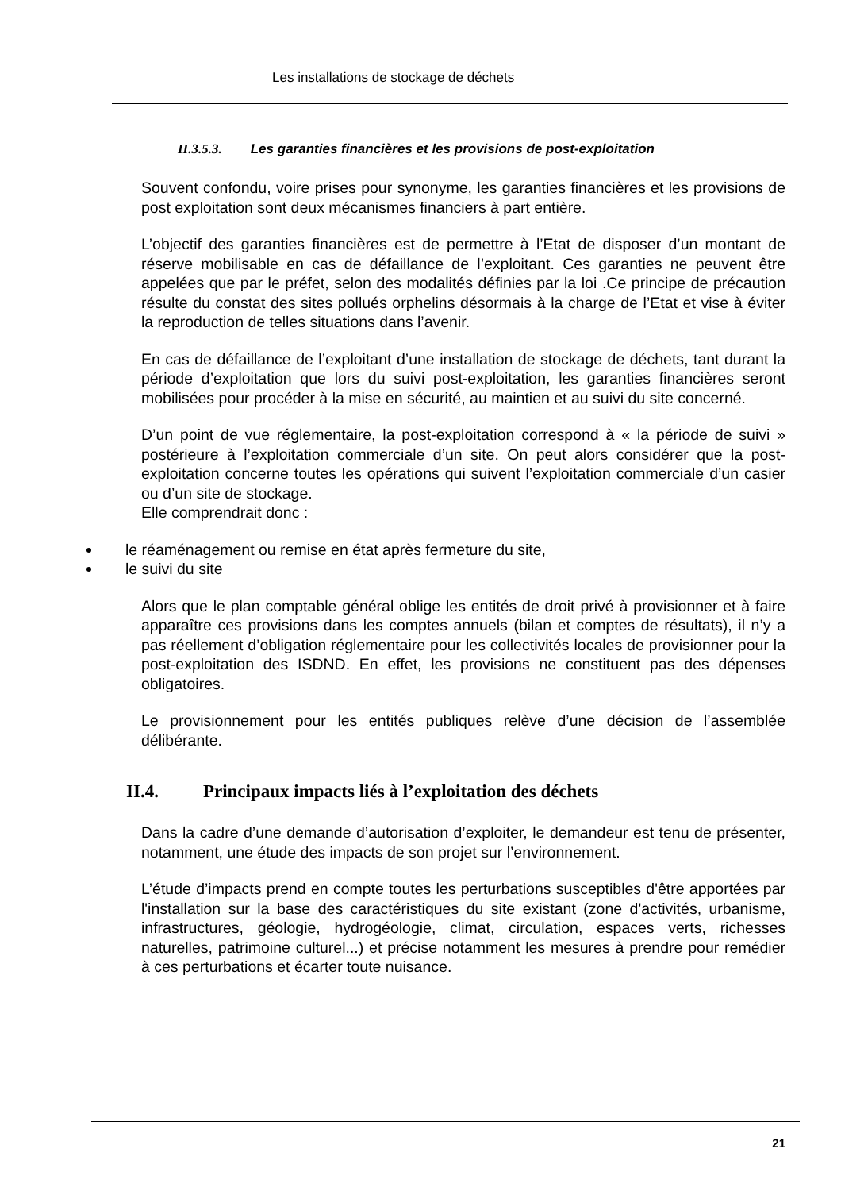Les installations de stockage de déchets
II.3.5.3. Les garanties financières et les provisions de post-exploitation
Souvent confondu, voire prises pour synonyme, les garanties financières et les provisions de post exploitation sont deux mécanismes financiers à part entière.
L’objectif des garanties financières est de permettre à l’Etat de disposer d’un montant de réserve mobilisable en cas de défaillance de l’exploitant. Ces garanties ne peuvent être appelées que par le préfet, selon des modalités définies par la loi .Ce principe de précaution résulte du constat des sites pollués orphelins désormais à la charge de l’Etat et vise à éviter la reproduction de telles situations dans l’avenir.
En cas de défaillance de l’exploitant d’une installation de stockage de déchets, tant durant la période d’exploitation que lors du suivi post-exploitation, les garanties financières seront mobilisées pour procéder à la mise en sécurité, au maintien et au suivi du site concerné.
D’un point de vue réglementaire, la post-exploitation correspond à « la période de suivi » postérieure à l’exploitation commerciale d’un site. On peut alors considérer que la post-exploitation concerne toutes les opérations qui suivent l’exploitation commerciale d’un casier ou d’un site de stockage.
Elle comprendrait donc :
le réaménagement ou remise en état après fermeture du site,
le suivi du site
Alors que le plan comptable général oblige les entités de droit privé à provisionner et à faire apparaître ces provisions dans les comptes annuels (bilan et comptes de résultats), il n’y a pas réellement d’obligation réglementaire pour les collectivités locales de provisionner pour la post-exploitation des ISDND. En effet, les provisions ne constituent pas des dépenses obligatoires.
Le provisionnement pour les entités publiques relève d’une décision de l’assemblée délibérante.
II.4. Principaux impacts liés à l’exploitation des déchets
Dans la cadre d’une demande d’autorisation d’exploiter, le demandeur est tenu de présenter, notamment, une étude des impacts de son projet sur l’environnement.
L’étude d’impacts prend en compte toutes les perturbations susceptibles d'être apportées par l'installation sur la base des caractéristiques du site existant (zone d'activités, urbanisme, infrastructures, géologie, hydrogéologie, climat, circulation, espaces verts, richesses naturelles, patrimoine culturel...) et précise notamment les mesures à prendre pour remédier à ces perturbations et écarter toute nuisance.
21